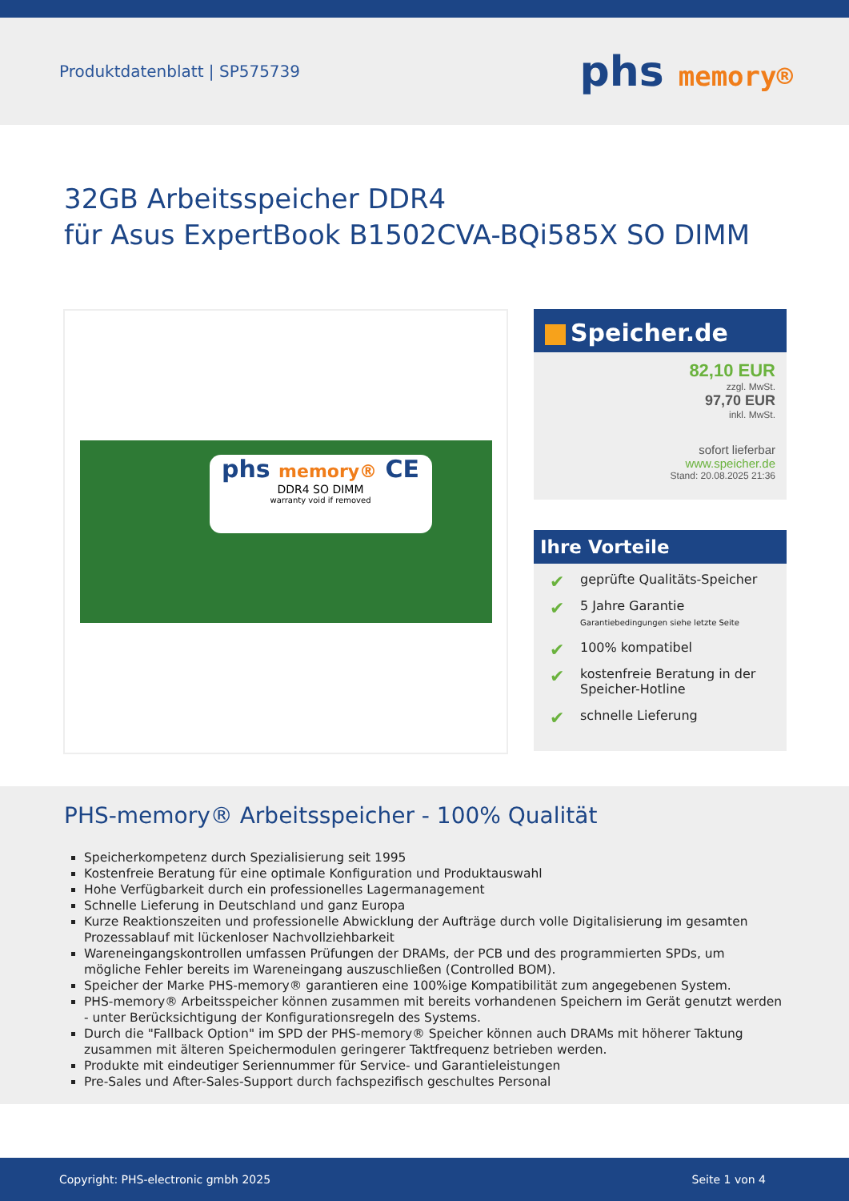Produktdatenblatt | SP575739
phs memory®
32GB Arbeitsspeicher DDR4
für Asus ExpertBook B1502CVA-BQi585X SO DIMM
phs memory® CE
DDR4 SO DIMM
warranty void if removed
Speicher.de
82,10 EUR
zzgl. MwSt.
97,70 EUR
inkl. MwSt.
sofort lieferbar
www.speicher.de
Stand: 20.08.2025 21:36
Ihre Vorteile
✔ geprüfte Qualitäts-Speicher
✔ 5 Jahre Garantie
Garantiebedingungen siehe letzte Seite
✔ 100% kompatibel
✔ kostenfreie Beratung in der Speicher-Hotline
✔ schnelle Lieferung
PHS-memory® Arbeitsspeicher - 100% Qualität
Speicherkompetenz durch Spezialisierung seit 1995
Kostenfreie Beratung für eine optimale Konfiguration und Produktauswahl
Hohe Verfügbarkeit durch ein professionelles Lagermanagement
Schnelle Lieferung in Deutschland und ganz Europa
Kurze Reaktionszeiten und professionelle Abwicklung der Aufträge durch volle Digitalisierung im gesamten Prozessablauf mit lückenloser Nachvollziehbarkeit
Wareneingangskontrollen umfassen Prüfungen der DRAMs, der PCB und des programmierten SPDs, um mögliche Fehler bereits im Wareneingang auszuschließen (Controlled BOM).
Speicher der Marke PHS-memory® garantieren eine 100%ige Kompatibilität zum angegebenen System.
PHS-memory® Arbeitsspeicher können zusammen mit bereits vorhandenen Speichern im Gerät genutzt werden - unter Berücksichtigung der Konfigurationsregeln des Systems.
Durch die "Fallback Option" im SPD der PHS-memory® Speicher können auch DRAMs mit höherer Taktung zusammen mit älteren Speichermodulen geringerer Taktfrequenz betrieben werden.
Produkte mit eindeutiger Seriennummer für Service- und Garantieleistungen
Pre-Sales und After-Sales-Support durch fachspezifisch geschultes Personal
Copyright: PHS-electronic gmbh 2025 Seite 1 von 4